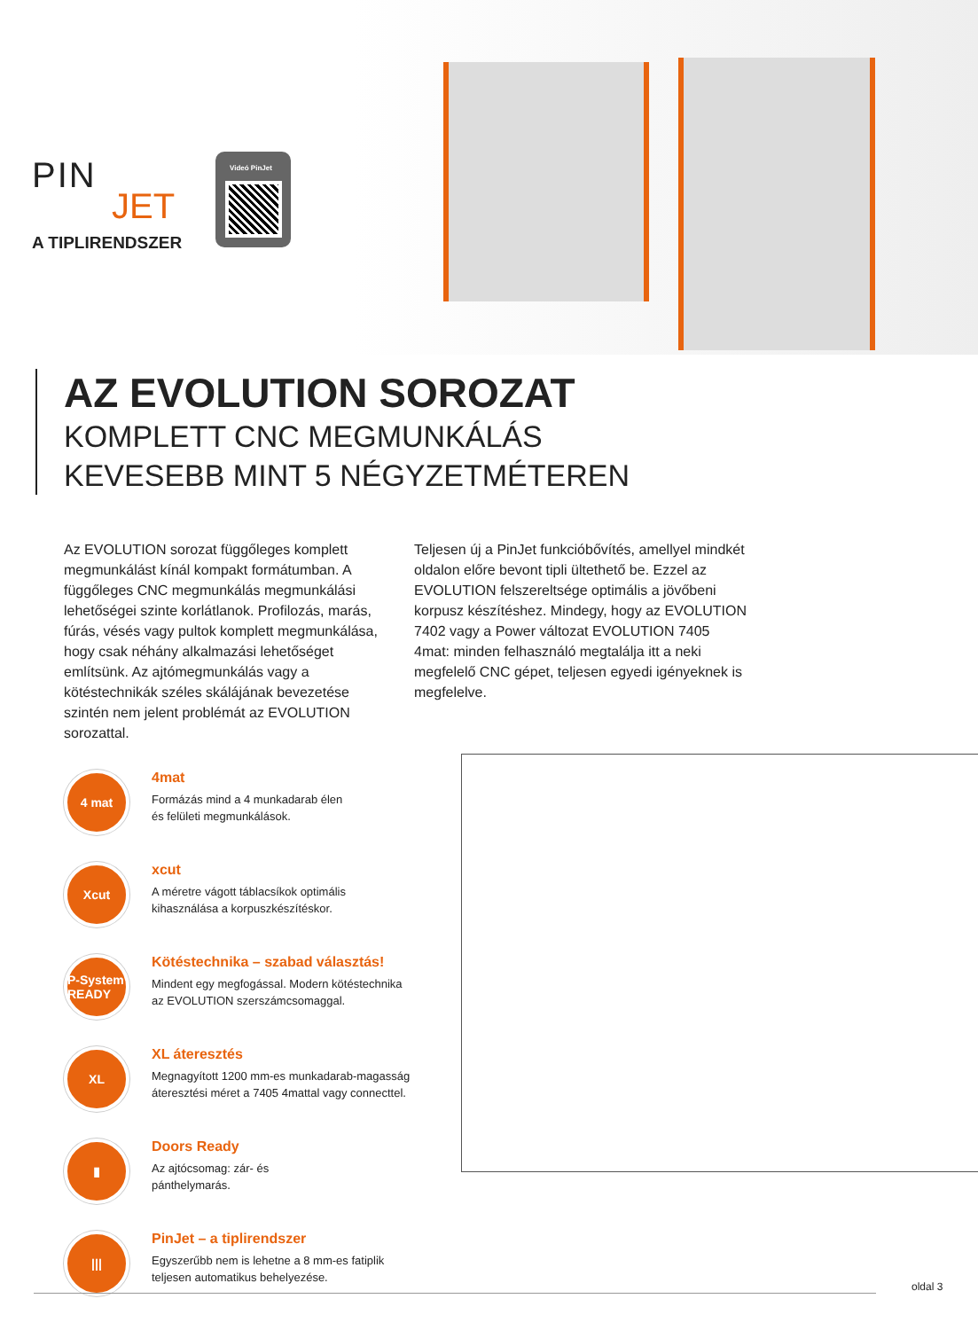PIN
JET
A TIPLIRENDSZER
Videó PinJet
AZ EVOLUTION SOROZAT
KOMPLETT CNC MEGMUNKÁLÁS
KEVESEBB MINT 5 NÉGYZETMÉTEREN
Az EVOLUTION sorozat függőleges komplett megmunkálást kínál kompakt formátumban. A függőleges CNC megmunkálás megmunkálási lehetőségei szinte korlátlanok. Profilozás, marás, fúrás, vésés vagy pultok komplett megmunkálása, hogy csak néhány alkalmazási lehetőséget említsünk. Az ajtómegmunkálás vagy a kötéstechnikák széles skálájának bevezetése szintén nem jelent problémát az EVOLUTION sorozattal.
Teljesen új a PinJet funkcióbővítés, amellyel mindkét oldalon előre bevont tipli ültethető be. Ezzel az EVOLUTION felszereltsége optimális a jövőbeni korpusz készítéshez. Mindegy, hogy az EVOLUTION 7402 vagy a Power változat EVOLUTION 7405 4mat: minden felhasználó megtalálja itt a neki megfelelő CNC gépet, teljesen egyedi igényeknek is megfelelve.
4 mat
4mat
Formázás mind a 4 munkadarab élen
és felületi megmunkálások.
Xcut
xcut
A méretre vágott táblacsíkok optimális
kihasználása a korpuszkészítéskor.
P-System READY
Kötéstechnika – szabad választás!
Mindent egy megfogással. Modern kötéstechnika
az EVOLUTION szerszámcsomaggal.
XL
XL áteresztés
Megnagyított 1200 mm-es munkadarab-magasság
áteresztési méret a 7405 4mattal vagy connecttel.
▮
Doors Ready
Az ajtócsomag: zár- és
pánthelymarás.
|||
PinJet – a tiplirendszer
Egyszerűbb nem is lehetne a 8 mm-es fatiplik
teljesen automatikus behelyezése.
oldal 3